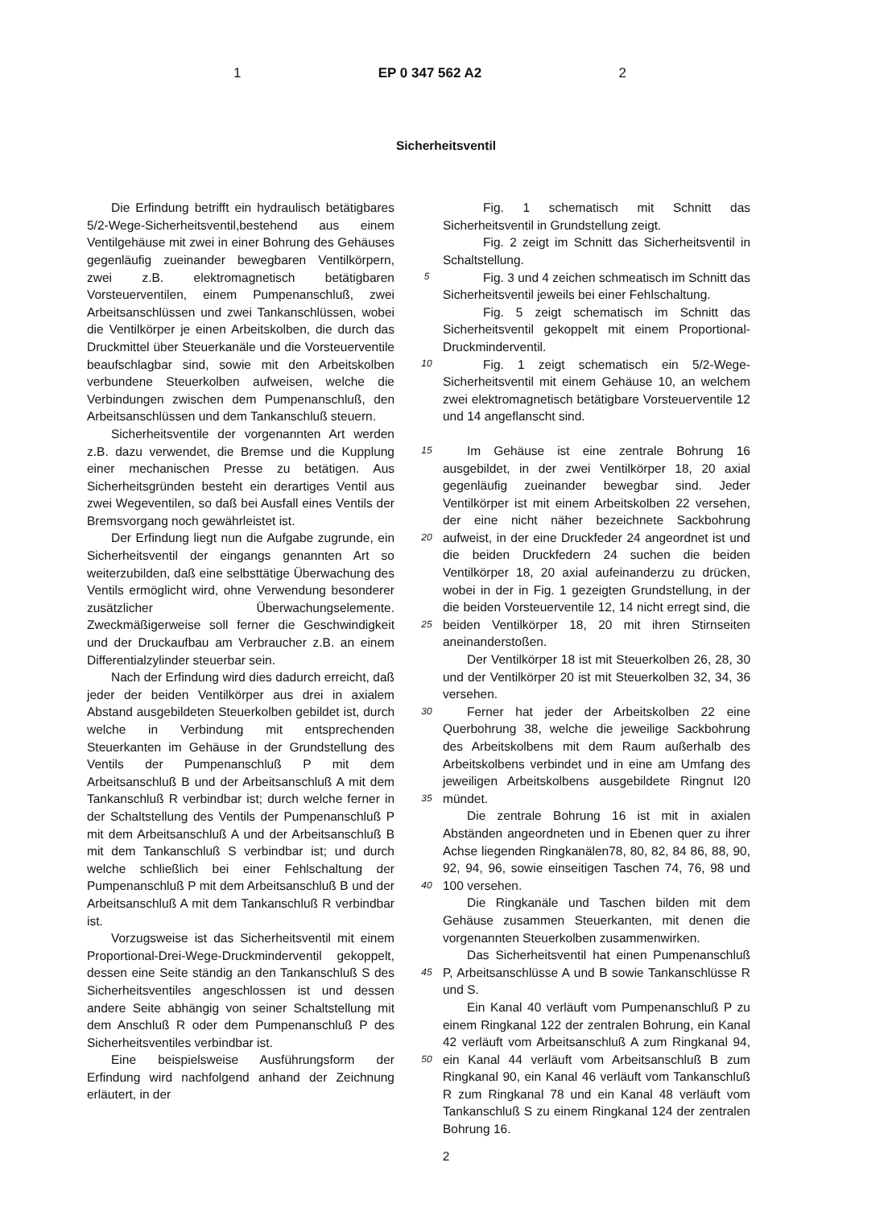1 EP 0 347 562 A2 2
Sicherheitsventil
Die Erfindung betrifft ein hydraulisch betätigbares 5/2-Wege-Sicherheitsventil,bestehend aus einem Ventilgehäuse mit zwei in einer Bohrung des Gehäuses gegenläufig zueinander bewegbaren Ventilkörpern, zwei z.B. elektromagnetisch betätigbaren Vorsteuerventilen, einem Pumpenanschluß, zwei Arbeitsanschlüssen und zwei Tankanschlüssen, wobei die Ventilkörper je einen Arbeitskolben, die durch das Druckmittel über Steuerkanäle und die Vorsteuerventile beaufschlagbar sind, sowie mit den Arbeitskolben verbundene Steuerkolben aufweisen, welche die Verbindungen zwischen dem Pumpenanschluß, den Arbeitsanschlüssen und dem Tankanschluß steuern.
Sicherheitsventile der vorgenannten Art werden z.B. dazu verwendet, die Bremse und die Kupplung einer mechanischen Presse zu betätigen. Aus Sicherheitsgründen besteht ein derartiges Ventil aus zwei Wegeventilen, so daß bei Ausfall eines Ventils der Bremsvorgang noch gewährleistet ist.
Der Erfindung liegt nun die Aufgabe zugrunde, ein Sicherheitsventil der eingangs genannten Art so weiterzubilden, daß eine selbsttätige Überwachung des Ventils ermöglicht wird, ohne Verwendung besonderer zusätzlicher Überwachungselemente. Zweckmäßigerweise soll ferner die Geschwindigkeit und der Druckaufbau am Verbraucher z.B. an einem Differentialzylinder steuerbar sein.
Nach der Erfindung wird dies dadurch erreicht, daß jeder der beiden Ventilkörper aus drei in axialem Abstand ausgebildeten Steuerkolben gebildet ist, durch welche in Verbindung mit entsprechenden Steuerkanten im Gehäuse in der Grundstellung des Ventils der Pumpenanschluß P mit dem Arbeitsanschluß B und der Arbeitsanschluß A mit dem Tankanschluß R verbindbar ist; durch welche ferner in der Schaltstellung des Ventils der Pumpenanschluß P mit dem Arbeitsanschluß A und der Arbeitsanschluß B mit dem Tankanschluß S verbindbar ist; und durch welche schließlich bei einer Fehlschaltung der Pumpenanschluß P mit dem Arbeitsanschluß B und der Arbeitsanschluß A mit dem Tankanschluß R verbindbar ist.
Vorzugsweise ist das Sicherheitsventil mit einem Proportional-Drei-Wege-Druckminderventil gekoppelt, dessen eine Seite ständig an den Tankanschluß S des Sicherheitsventiles angeschlossen ist und dessen andere Seite abhängig von seiner Schaltstellung mit dem Anschluß R oder dem Pumpenanschluß P des Sicherheitsventiles verbindbar ist.
Eine beispielsweise Ausführungsform der Erfindung wird nachfolgend anhand der Zeichnung erläutert, in der
5
10
15
20
25
30
35
40
45
50
Fig. 1 schematisch mit Schnitt das Sicherheitsventil in Grundstellung zeigt.
Fig. 2 zeigt im Schnitt das Sicherheitsventil in Schaltstellung.
Fig. 3 und 4 zeichen schmeatisch im Schnitt das Sicherheitsventil jeweils bei einer Fehlschaltung.
Fig. 5 zeigt schematisch im Schnitt das Sicherheitsventil gekoppelt mit einem Proportional-Druckminderventil.
Fig. 1 zeigt schematisch ein 5/2-Wege-Sicherheitsventil mit einem Gehäuse 10, an welchem zwei elektromagnetisch betätigbare Vorsteuerventile 12 und 14 angeflanscht sind.
Im Gehäuse ist eine zentrale Bohrung 16 ausgebildet, in der zwei Ventilkörper 18, 20 axial gegenläufig zueinander bewegbar sind. Jeder Ventilkörper ist mit einem Arbeitskolben 22 versehen, der eine nicht näher bezeichnete Sackbohrung aufweist, in der eine Druckfeder 24 angeordnet ist und die beiden Druckfedern 24 suchen die beiden Ventilkörper 18, 20 axial aufeinanderzu zu drücken, wobei in der in Fig. 1 gezeigten Grundstellung, in der die beiden Vorsteuerventile 12, 14 nicht erregt sind, die beiden Ventilkörper 18, 20 mit ihren Stirnseiten aneinanderstoßen.
Der Ventilkörper 18 ist mit Steuerkolben 26, 28, 30 und der Ventilkörper 20 ist mit Steuerkolben 32, 34, 36 versehen.
Ferner hat jeder der Arbeitskolben 22 eine Querbohrung 38, welche die jeweilige Sackbohrung des Arbeitskolbens mit dem Raum außerhalb des Arbeitskolbens verbindet und in eine am Umfang des jeweiligen Arbeitskolbens ausgebildete Ringnut l20 mündet.
Die zentrale Bohrung 16 ist mit in axialen Abständen angeordneten und in Ebenen quer zu ihrer Achse liegenden Ringkanälen78, 80, 82, 84 86, 88, 90, 92, 94, 96, sowie einseitigen Taschen 74, 76, 98 und 100 versehen.
Die Ringkanäle und Taschen bilden mit dem Gehäuse zusammen Steuerkanten, mit denen die vorgenannten Steuerkolben zusammenwirken.
Das Sicherheitsventil hat einen Pumpenanschluß P, Arbeitsanschlüsse A und B sowie Tankanschlüsse R und S.
Ein Kanal 40 verläuft vom Pumpenanschluß P zu einem Ringkanal 122 der zentralen Bohrung, ein Kanal 42 verläuft vom Arbeitsanschluß A zum Ringkanal 94, ein Kanal 44 verläuft vom Arbeitsanschluß B zum Ringkanal 90, ein Kanal 46 verläuft vom Tankanschluß R zum Ringkanal 78 und ein Kanal 48 verläuft vom Tankanschluß S zu einem Ringkanal 124 der zentralen Bohrung 16.
2